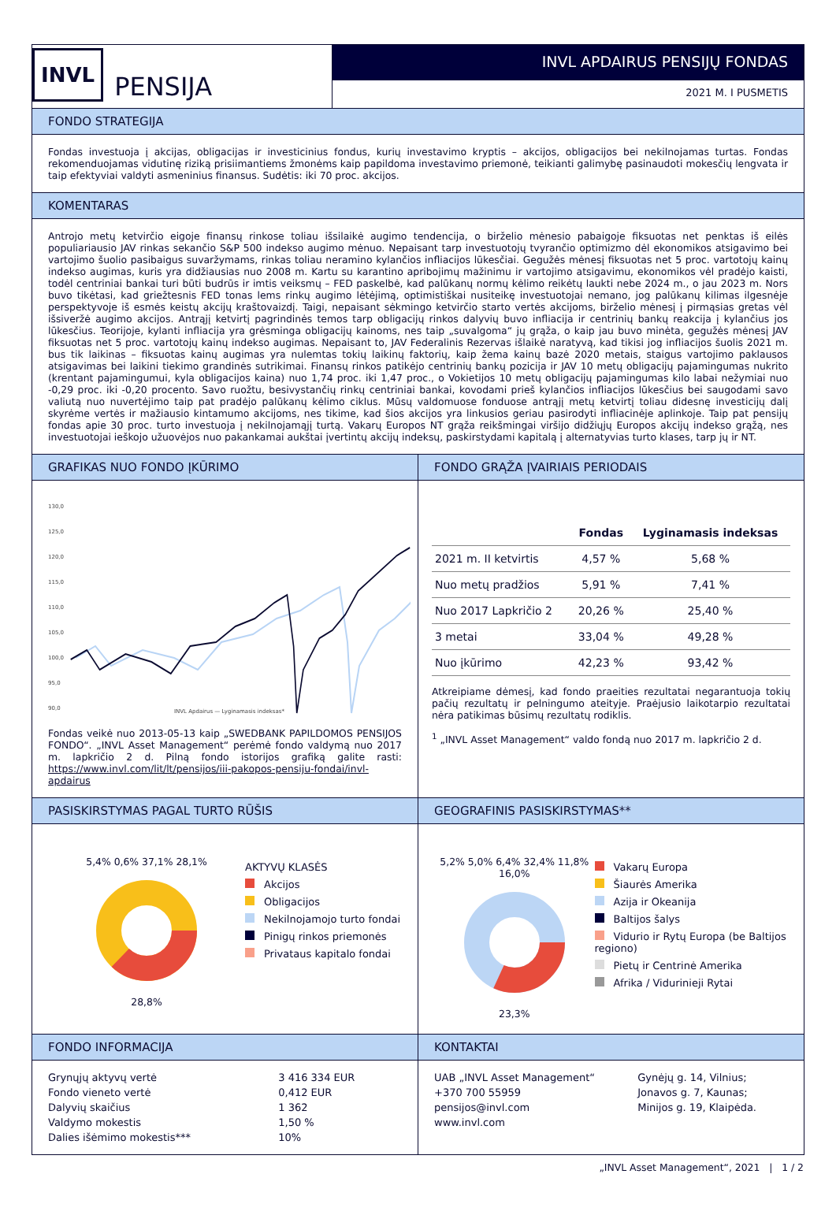INVL PENSIJA
INVL APDAIRUS PENSIJŲ FONDAS
2021 M. I PUSMETIS
FONDO STRATEGIJA
Fondas investuoja į akcijas, obligacijas ir investicinius fondus, kurių investavimo kryptis – akcijos, obligacijos bei nekilnojamas turtas. Fondas rekomenduojamas vidutinę riziką prisiimantiems žmonėms kaip papildoma investavimo priemonė, teikianti galimybę pasinaudoti mokesčių lengvata ir taip efektyviai valdyti asmeninius finansus. Sudėtis: iki 70 proc. akcijos.
KOMENTARAS
Antrojo metų ketvirčio eigoje finansų rinkose toliau išsilaikė augimo tendencija, o birželio mėnesio pabaigoje fiksuotas net penktas iš eilės populiariausio JAV rinkas sekančio S&P 500 indekso augimo mėnuo. Nepaisant tarp investuotojų tvyrančio optimizmo dėl ekonomikos atsigavimo bei vartojimo šuolio pasibaigus suvaržymams, rinkas toliau neramino kylančios infliacijos lūkesčiai. Gegužės mėnesį fiksuotas net 5 proc. vartotojų kainų indekso augimas, kuris yra didžiausias nuo 2008 m. Kartu su karantino apribojimų mažinimu ir vartojimo atsigavimu, ekonomikos vėl pradėjo kaisti, todėl centriniai bankai turi būti budrūs ir imtis veiksmų – FED paskelbė, kad palūkanų normų kėlimo reikėtų laukti nebe 2024 m., o jau 2023 m. Nors buvo tikėtasi, kad griežtesnis FED tonas lems rinkų augimo lėtėjimą, optimistiškai nusiteikę investuotojai nemano, jog palūkanų kilimas ilgesnėje perspektyvoje iš esmės keistų akcijų kraštovaizdį. Taigi, nepaisant sėkmingo ketvirčio starto vertės akcijoms, birželio mėnesį į pirmąsias gretas vėl išsiveržė augimo akcijos. Antrąjį ketvirtį pagrindinės temos tarp obligacijų rinkos dalyvių buvo infliacija ir centrinių bankų reakcija į kylančius jos lūkesčius. Teorijoje, kylanti infliacija yra grėsminga obligacijų kainoms, nes taip „suvalgoma“ jų grąža, o kaip jau buvo minėta, gegužės mėnesį JAV fiksuotas net 5 proc. vartotojų kainų indekso augimas. Nepaisant to, JAV Federalinis Rezervas išlaikė naratyvą, kad tikisi jog infliacijos šuolis 2021 m. bus tik laikinas – fiksuotas kainų augimas yra nulemtas tokių laikinų faktorių, kaip žema kainų bazė 2020 metais, staigus vartojimo paklausos atsigavimas bei laikini tiekimo grandinės sutrikimai. Finansų rinkos patikėjo centrinių bankų pozicija ir JAV 10 metų obligacijų pajamingumas nukrito (krentant pajamingumui, kyla obligacijos kaina) nuo 1,74 proc. iki 1,47 proc., o Vokietijos 10 metų obligacijų pajamingumas kilo labai nežymiai nuo -0,29 proc. iki -0,20 procento. Savo ruožtu, besivystančių rinkų centriniai bankai, kovodami prieš kylančios infliacijos lūkesčius bei saugodami savo valiutą nuo nuvertėjimo taip pat pradėjo palūkanų kėlimo ciklus. Mūsų valdomuose fonduose antrąjį metų ketvirtį toliau didesnę investicijų dalį skyrėme vertės ir mažiausio kintamumo akcijoms, nes tikime, kad šios akcijos yra linkusios geriau pasirodyti infliacinėje aplinkoje. Taip pat pensijų fondas apie 30 proc. turto investuoja į nekilnojamąjį turtą. Vakarų Europos NT grąža reikšmingai viršijo didžiųjų Europos akcijų indekso grąžą, nes investuotojai ieškojo užuovėjos nuo pakankamai aukštai įvertintų akcijų indeksų, paskirstydami kapitalą į alternatyvias turto klases, tarp jų ir NT.
GRAFIKAS NUO FONDO ĮKŪRIMO
130,0
125,0
120,0
115,0
110,0
105,0
100,0
95,0
90,0
INVL Apdairus — Lyginamasis indeksas*
Fondas veikė nuo 2013-05-13 kaip „SWEDBANK PAPILDOMOS PENSIJOS FONDO“. „INVL Asset Management“ perėmė fondo valdymą nuo 2017 m. lapkričio 2 d. Pilną fondo istorijos grafiką galite rasti: https://www.invl.com/lit/lt/pensijos/iii-pakopos-pensiju-fondai/invl-apdairus
FONDO GRĄŽA ĮVAIRIAIS PERIODAIS
| | Fondas | Lyginamasis indeksas |
| --- | --- | --- |
| 2021 m. II ketvirtis | 4,57 % | 5,68 % |
| Nuo metų pradžios | 5,91 % | 7,41 % |
| Nuo 2017 Lapkričio 2 | 20,26 % | 25,40 % |
| 3 metai | 33,04 % | 49,28 % |
| Nuo įkūrimo | 42,23 % | 93,42 % |
Atkreipiame dėmesį, kad fondo praeities rezultatai negarantuoja tokių pačių rezultatų ir pelningumo ateityje. Praėjusio laikotarpio rezultatai nėra patikimas būsimų rezultatų rodiklis.
<sup>1</sup> „INVL Asset Management“ valdo fondą nuo 2017 m. lapkričio 2 d.
PASISKIRSTYMAS PAGAL TURTO RŪŠIS
5,4% 0,6% 37,1% 28,1%
28,8%
AKTYVŲ KLASĖS
Akcijos
Obligacijos
Nekilnojamojo turto fondai
Pinigų rinkos priemonės
Privataus kapitalo fondai
GEOGRAFINIS PASISKIRSTYMAS**
5,2% 5,0% 6,4% 32,4% 11,8% 16,0%
23,3%
Vakarų Europa
Šiaurės Amerika
Azija ir Okeanija
Baltijos šalys
Vidurio ir Rytų Europa (be Baltijos regiono)
Pietų ir Centrinė Amerika
Afrika / Vidurinieji Rytai
FONDO INFORMACIJA
| Grynųjų aktyvų vertė | 3 416 334 EUR |
| Fondo vieneto vertė | 0,412 EUR |
| Dalyvių skaičius | 1 362 |
| Valdymo mokestis | 1,50 % |
| Dalies išėmimo mokestis*** | 10% |
KONTAKTAI
| UAB „INVL Asset Management“ | Gynėjų g. 14, Vilnius; |
| +370 700 55959 | Jonavos g. 7, Kaunas; |
| pensijos@invl.com | Minijos g. 19, Klaipėda. |
| www.invl.com | |
„INVL Asset Management“, 2021 | 1 / 2